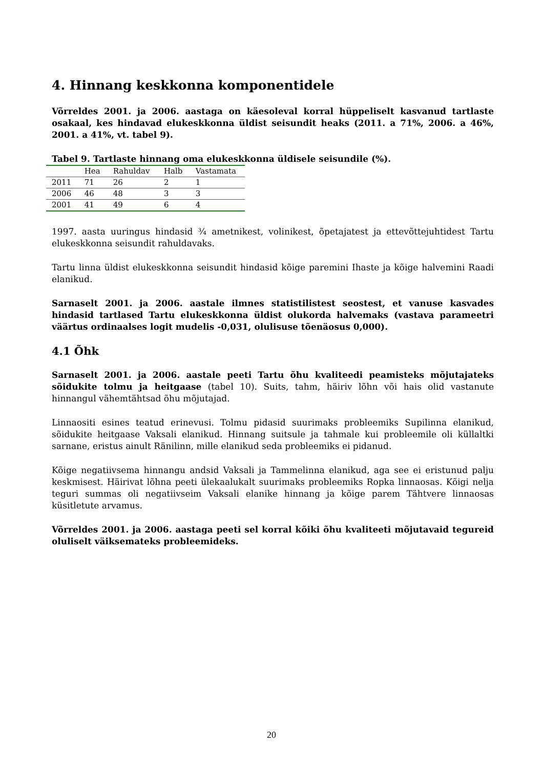4. Hinnang keskkonna komponentidele
Võrreldes 2001. ja 2006. aastaga on käesoleval korral hüppeliselt kasvanud tartlaste osakaal, kes hindavad elukeskkonna üldist seisundit heaks (2011. a 71%, 2006. a 46%, 2001. a 41%, vt. tabel 9).
Tabel 9. Tartlaste hinnang oma elukeskkonna üldisele seisundile (%).
| | Hea | Rahuldav | Halb | Vastamata |
| --- | --- | --- | --- | --- |
| 2011 | 71 | 26 | 2 | 1 |
| 2006 | 46 | 48 | 3 | 3 |
| 2001 | 41 | 49 | 6 | 4 |
1997. aasta uuringus hindasid ¾ ametnikest, volinikest, õpetajatest ja ettevõttejuhtidest Tartu elukeskkonna seisundit rahuldavaks.
Tartu linna üldist elukeskkonna seisundit hindasid kõige paremini Ihaste ja kõige halvemini Raadi elanikud.
Sarnaselt 2001. ja 2006. aastale ilmnes statistilistest seostest, et vanuse kasvades hindasid tartlased Tartu elukeskkonna üldist olukorda halvemaks (vastava parameetri väärtus ordinaalses logit mudelis -0,031, olulisuse tõenäosus 0,000).
4.1 Õhk
Sarnaselt 2001. ja 2006. aastale peeti Tartu õhu kvaliteedi peamisteks mõjutajateks sõidukite tolmu ja heitgaase (tabel 10). Suits, tahm, häiriv lõhn või hais olid vastanute hinnangul vähemtähtsad õhu mõjutajad.
Linnaositi esines teatud erinevusi. Tolmu pidasid suurimaks probleemiks Supilinna elanikud, sõidukite heitgaase Vaksali elanikud. Hinnang suitsule ja tahmale kui probleemile oli küllaltki sarnane, eristus ainult Ränilinn, mille elanikud seda probleemiks ei pidanud.
Kõige negatiivsema hinnangu andsid Vaksali ja Tammelinna elanikud, aga see ei eristunud palju keskmisest. Häirivat lõhna peeti ülekaalukalt suurimaks probleemiks Ropka linnaosas. Kõigi nelja teguri summas oli negatiivseim Vaksali elanike hinnang ja kõige parem Tähtvere linnaosas küsitletute arvamus.
Võrreldes 2001. ja 2006. aastaga peeti sel korral kõiki õhu kvaliteeti mõjutavaid tegureid oluliselt väiksemateks probleemideks.
20